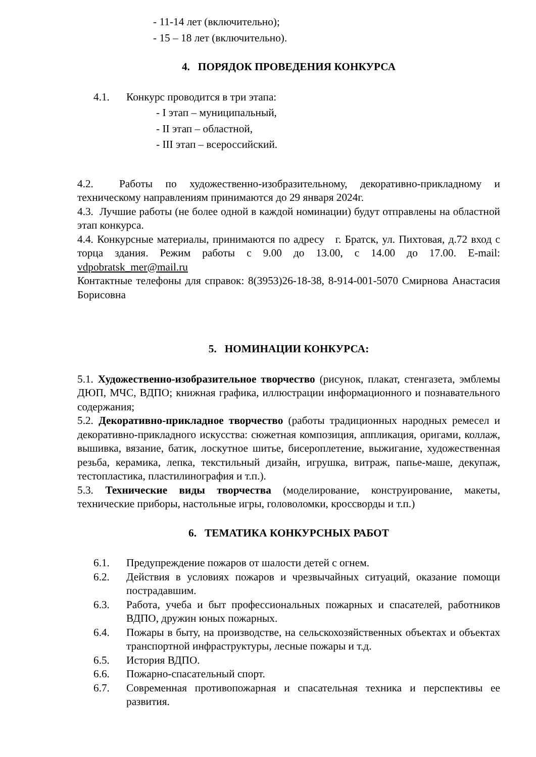- 11-14 лет (включительно);
- 15 – 18 лет (включительно).
4. ПОРЯДОК ПРОВЕДЕНИЯ КОНКУРСА
4.1. Конкурс проводится в три этапа:
- I этап – муниципальный,
- II этап – областной,
- III этап – всероссийский.
4.2. Работы по художественно-изобразительному, декоративно-прикладному и техническому направлениям принимаются до 29 января 2024г.
4.3. Лучшие работы (не более одной в каждой номинации) будут отправлены на областной этап конкурса.
4.4. Конкурсные материалы, принимаются по адресу г. Братск, ул. Пихтовая, д.72 вход с торца здания. Режим работы с 9.00 до 13.00, с 14.00 до 17.00. E-mail: vdpobratsk_mer@mail.ru
Контактные телефоны для справок: 8(3953)26-18-38, 8-914-001-5070 Смирнова Анастасия Борисовна
5. НОМИНАЦИИ КОНКУРСА:
5.1. Художественно-изобразительное творчество (рисунок, плакат, стенгазета, эмблемы ДЮП, МЧС, ВДПО; книжная графика, иллюстрации информационного и познавательного содержания;
5.2. Декоративно-прикладное творчество (работы традиционных народных ремесел и декоративно-прикладного искусства: сюжетная композиция, аппликация, оригами, коллаж, вышивка, вязание, батик, лоскутное шитье, бисероплетение, выжигание, художественная резьба, керамика, лепка, текстильный дизайн, игрушка, витраж, папье-маше, декупаж, тестопластика, пластилинография и т.п.).
5.3. Технические виды творчества (моделирование, конструирование, макеты, технические приборы, настольные игры, головоломки, кроссворды и т.п.)
6. ТЕМАТИКА КОНКУРСНЫХ РАБОТ
6.1. Предупреждение пожаров от шалости детей с огнем.
6.2. Действия в условиях пожаров и чрезвычайных ситуаций, оказание помощи пострадавшим.
6.3. Работа, учеба и быт профессиональных пожарных и спасателей, работников ВДПО, дружин юных пожарных.
6.4. Пожары в быту, на производстве, на сельскохозяйственных объектах и объектах транспортной инфраструктуры, лесные пожары и т.д.
6.5. История ВДПО.
6.6. Пожарно-спасательный спорт.
6.7. Современная противопожарная и спасательная техника и перспективы ее развития.